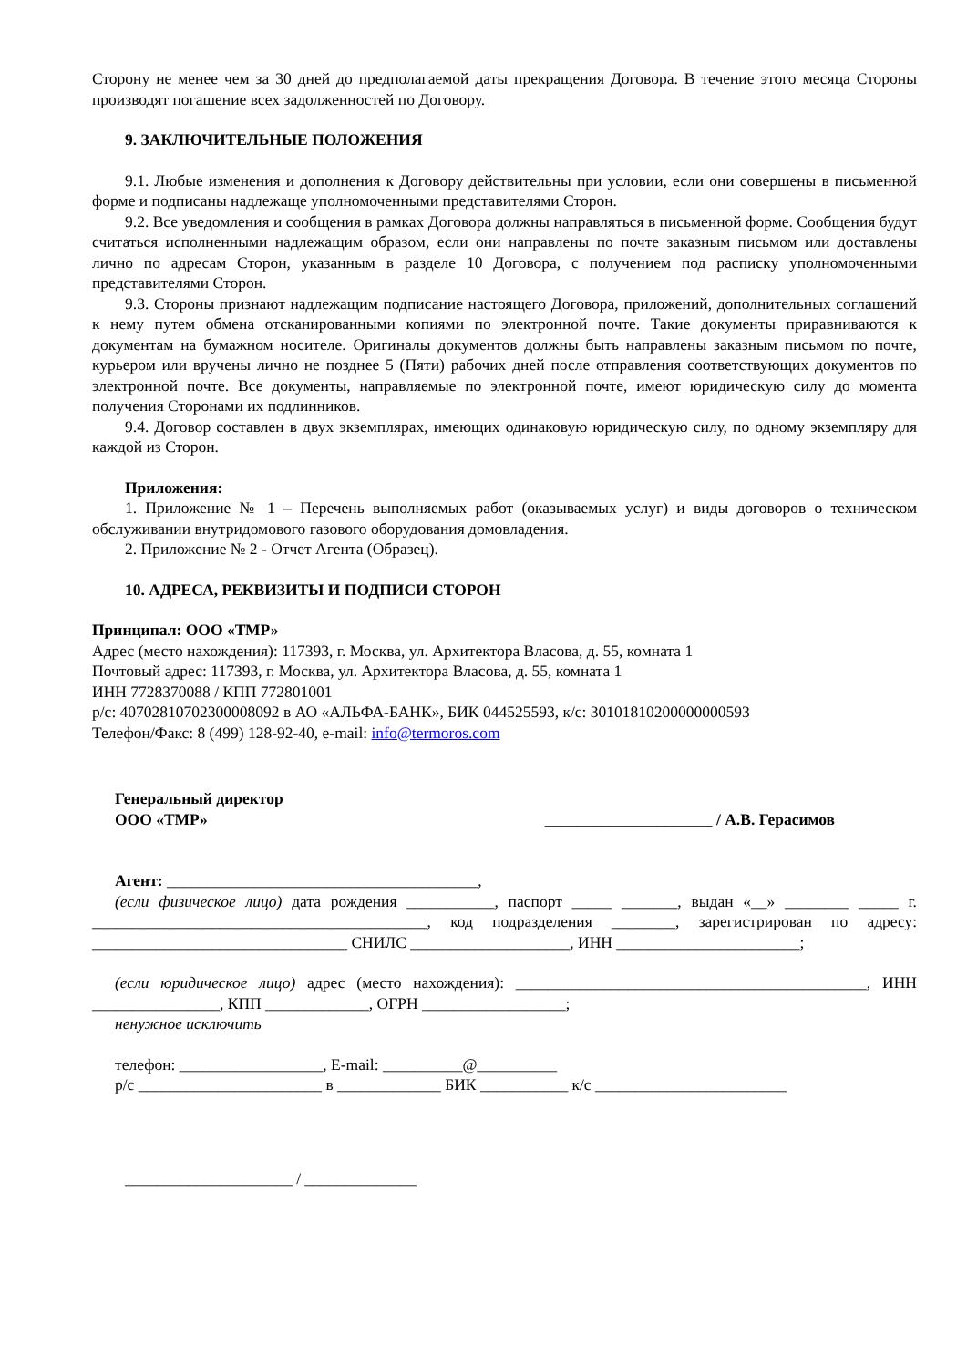Сторону не менее чем за 30 дней до предполагаемой даты прекращения Договора. В течение этого месяца Стороны производят погашение всех задолженностей по Договору.
9. ЗАКЛЮЧИТЕЛЬНЫЕ ПОЛОЖЕНИЯ
9.1. Любые изменения и дополнения к Договору действительны при условии, если они совершены в письменной форме и подписаны надлежаще уполномоченными представителями Сторон.
9.2. Все уведомления и сообщения в рамках Договора должны направляться в письменной форме. Сообщения будут считаться исполненными надлежащим образом, если они направлены по почте заказным письмом или доставлены лично по адресам Сторон, указанным в разделе 10 Договора, с получением под расписку уполномоченными представителями Сторон.
9.3. Стороны признают надлежащим подписание настоящего Договора, приложений, дополнительных соглашений к нему путем обмена отсканированными копиями по электронной почте. Такие документы приравниваются к документам на бумажном носителе. Оригиналы документов должны быть направлены заказным письмом по почте, курьером или вручены лично не позднее 5 (Пяти) рабочих дней после отправления соответствующих документов по электронной почте. Все документы, направляемые по электронной почте, имеют юридическую силу до момента получения Сторонами их подлинников.
9.4. Договор составлен в двух экземплярах, имеющих одинаковую юридическую силу, по одному экземпляру для каждой из Сторон.
Приложения:
1. Приложение № 1 – Перечень выполняемых работ (оказываемых услуг) и виды договоров о техническом обслуживании внутридомового газового оборудования домовладения.
2. Приложение № 2 - Отчет Агента (Образец).
10. АДРЕСА, РЕКВИЗИТЫ И ПОДПИСИ СТОРОН
Принципал: ООО «ТМР»
Адрес (место нахождения): 117393, г. Москва, ул. Архитектора Власова, д. 55, комната 1
Почтовый адрес: 117393, г. Москва, ул. Архитектора Власова, д. 55, комната 1
ИНН 7728370088 / КПП 772801001
р/с: 40702810702300008092 в АО «АЛЬФА-БАНК», БИК 044525593, к/с: 30101810200000000593
Телефон/Факс: 8 (499) 128-92-40, e-mail: info@termoros.com
Генеральный директор
ООО «ТМР»
_____________________ / А.В. Герасимов
Агент: _______________________________________,
(если физическое лицо) дата рождения ___________, паспорт _____ _______, выдан «__» ________ _____ г. __________________________________________, код подразделения ________, зарегистрирован по адресу: ________________________________ СНИЛС ____________________, ИНН _______________________;
(если юридическое лицо) адрес (место нахождения): ____________________________________________, ИНН ________________, КПП _____________, ОГРН __________________;
ненужное исключить
телефон: __________________, E-mail: __________@__________
р/с _______________________ в _____________ БИК ___________ к/с ________________________
_____________________ / ______________